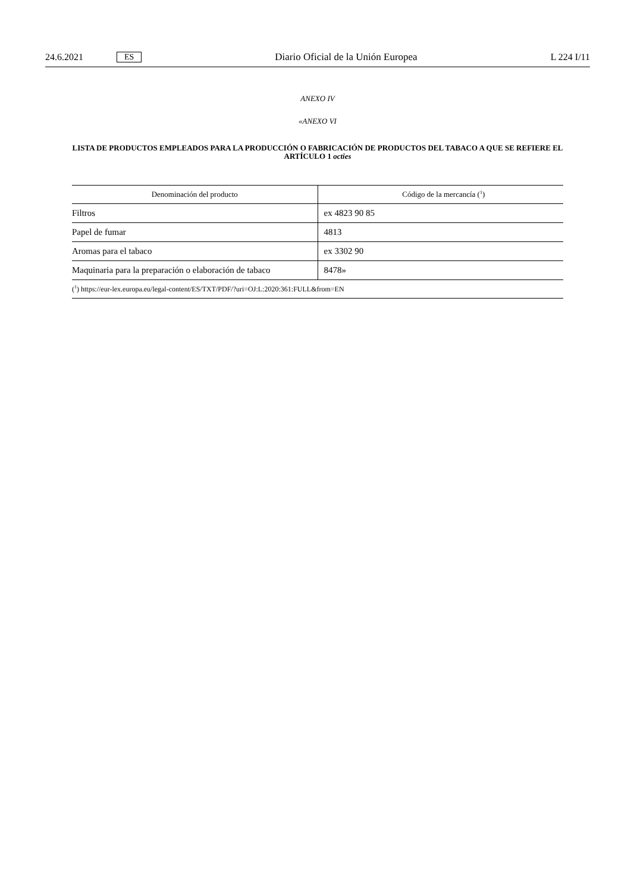24.6.2021 ES Diario Oficial de la Unión Europea L 224 I/11
ANEXO IV
«ANEXO VI
LISTA DE PRODUCTOS EMPLEADOS PARA LA PRODUCCIÓN O FABRICACIÓN DE PRODUCTOS DEL TABACO A QUE SE REFIERE EL ARTÍCULO 1 octies
| Denominación del producto | Código de la mercancía (<sup>1</sup>) |
| --- | --- |
| Filtros | ex 4823 90 85 |
| Papel de fumar | 4813 |
| Aromas para el tabaco | ex 3302 90 |
| Maquinaria para la preparación o elaboración de tabaco | 8478» |
| (<sup>1</sup>) https://eur-lex.europa.eu/legal-content/ES/TXT/PDF/?uri=OJ:L:2020:361:FULL&from=EN | |